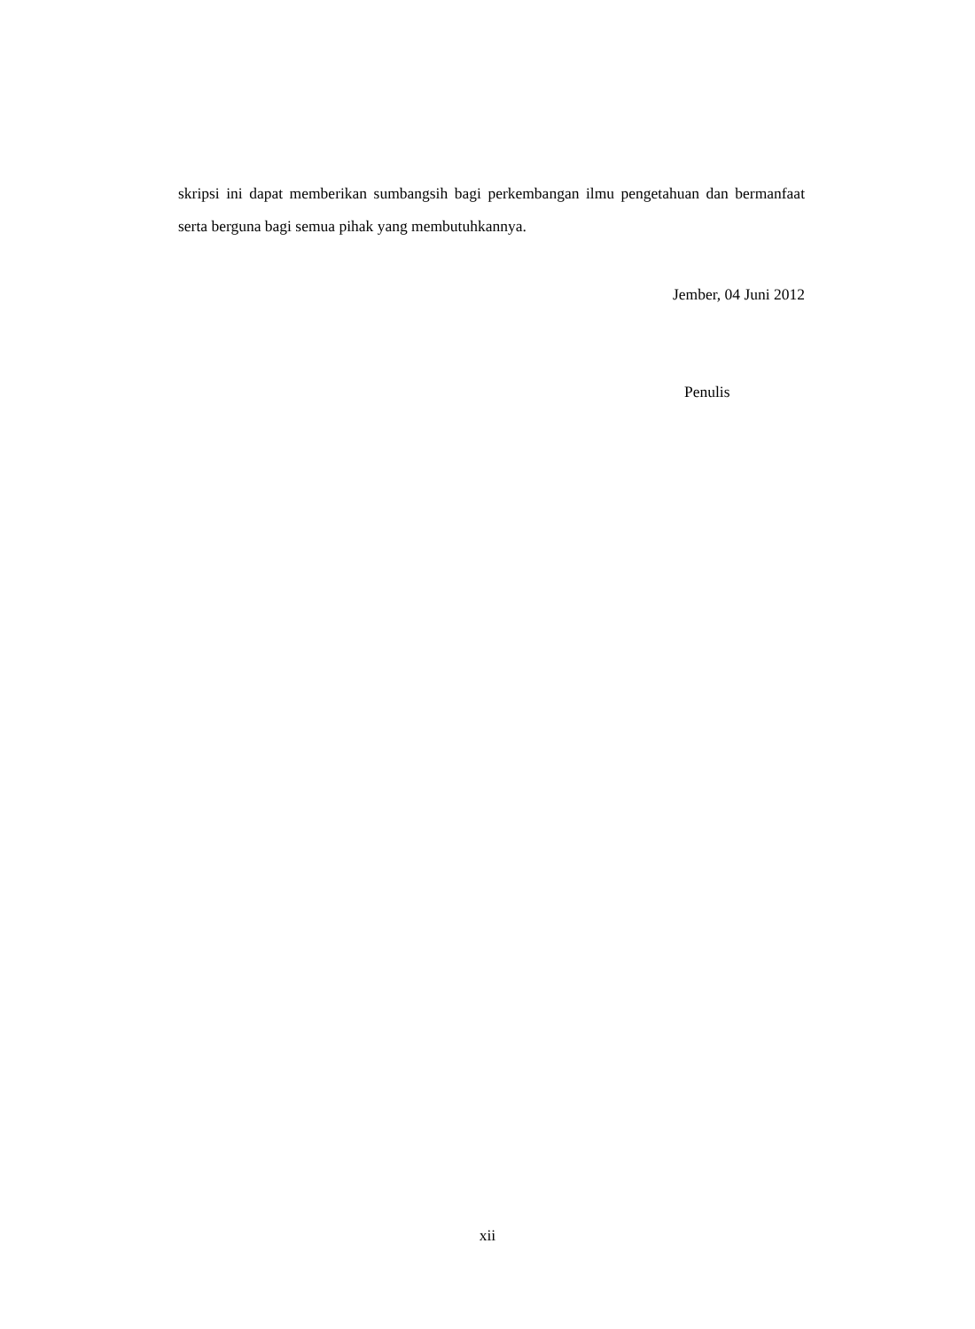skripsi ini dapat memberikan sumbangsih bagi perkembangan ilmu pengetahuan dan bermanfaat serta berguna bagi semua pihak yang membutuhkannya.
Jember, 04 Juni 2012
Penulis
xii